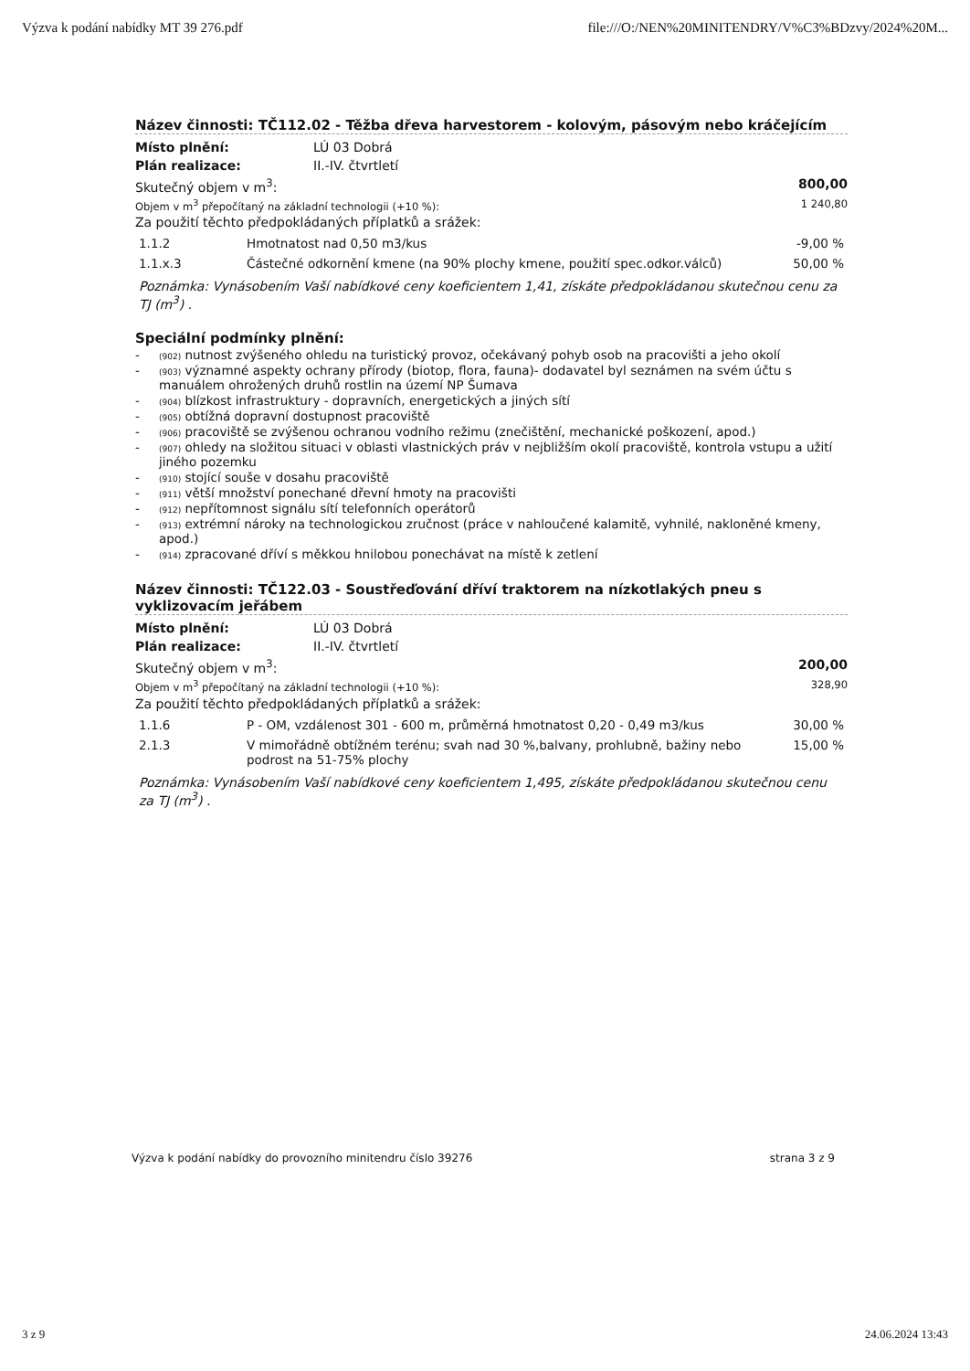Výzva k podání nabídky MT 39 276.pdf file:///O:/NEN%20MINITENDRY/V%C3%BDzvy/2024%20M...
Název činnosti: TČ112.02 - Těžba dřeva harvestorem - kolovým, pásovým nebo kráčejícím
Místo plnění: LÚ 03 Dobrá
Plán realizace: II.-IV. čtvrtletí
Skutečný objem v m<sup>3</sup>: 800,00
Objem v m<sup>3</sup> přepočítaný na základní technologii (+10 %): 1 240,80
Za použití těchto předpokládaných příplatků a srážek:
| 1.1.2 | Hmotnatost nad 0,50 m3/kus | -9,00 % |
| 1.1.x.3 | Částečné odkornění kmene (na 90% plochy kmene, použití spec.odkor.válců) | 50,00 % |
Poznámka: Vynásobením Vaší nabídkové ceny koeficientem 1,41, získáte předpokládanou skutečnou cenu za TJ (m<sup>3</sup>) .
Speciální podmínky plnění:
- (902) nutnost zvýšeného ohledu na turistický provoz, očekávaný pohyb osob na pracovišti a jeho okolí
- (903) významné aspekty ochrany přírody (biotop, flora, fauna)- dodavatel byl seznámen na svém účtu s manuálem ohrožených druhů rostlin na území NP Šumava
- (904) blízkost infrastruktury - dopravních, energetických a jiných sítí
- (905) obtížná dopravní dostupnost pracoviště
- (906) pracoviště se zvýšenou ochranou vodního režimu (znečištění, mechanické poškození, apod.)
- (907) ohledy na složitou situaci v oblasti vlastnických práv v nejbližším okolí pracoviště, kontrola vstupu a užití jiného pozemku
- (910) stojící souše v dosahu pracoviště
- (911) větší množství ponechané dřevní hmoty na pracovišti
- (912) nepřítomnost signálu sítí telefonních operátorů
- (913) extrémní nároky na technologickou zručnost (práce v nahloučené kalamitě, vyhnilé, nakloněné kmeny, apod.)
- (914) zpracované dříví s měkkou hnilobou ponechávat na místě k zetlení
Název činnosti: TČ122.03 - Soustřeďování dříví traktorem na nízkotlakých pneu s vyklizovacím jeřábem
Místo plnění: LÚ 03 Dobrá
Plán realizace: II.-IV. čtvrtletí
Skutečný objem v m<sup>3</sup>: 200,00
Objem v m<sup>3</sup> přepočítaný na základní technologii (+10 %): 328,90
Za použití těchto předpokládaných příplatků a srážek:
| 1.1.6 | P - OM, vzdálenost 301 - 600 m, průměrná hmotnatost 0,20 - 0,49 m3/kus | 30,00 % |
| 2.1.3 | V mimořádně obtížném terénu; svah nad 30 %,balvany, prohlubně, bažiny nebo podrost na 51-75% plochy | 15,00 % |
Poznámka: Vynásobením Vaší nabídkové ceny koeficientem 1,495, získáte předpokládanou skutečnou cenu za TJ (m<sup>3</sup>) .
Výzva k podání nabídky do provozního minitendru číslo 39276 strana 3 z 9
3 z 9 24.06.2024 13:43